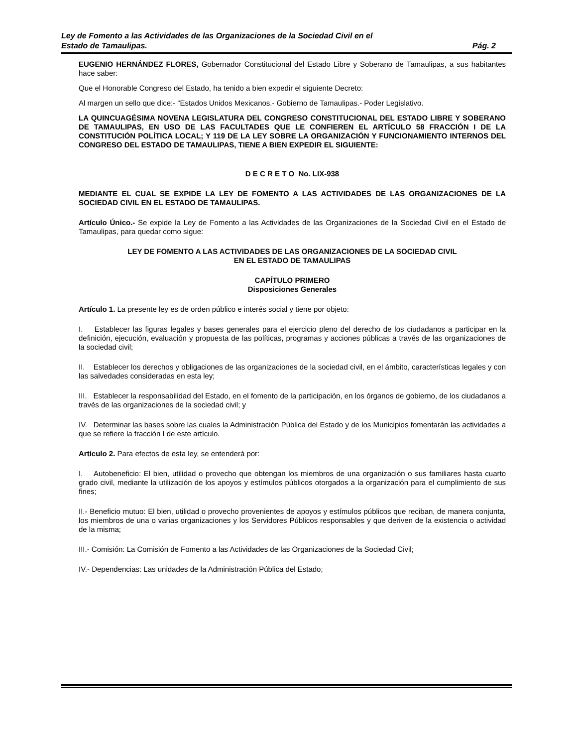Ley de Fomento a las Actividades de las Organizaciones de la Sociedad Civil en el
Estado de Tamaulipas. Pág. 2
EUGENIO HERNÁNDEZ FLORES, Gobernador Constitucional del Estado Libre y Soberano de Tamaulipas, a sus habitantes hace saber:
Que el Honorable Congreso del Estado, ha tenido a bien expedir el siguiente Decreto:
Al margen un sello que dice:- “Estados Unidos Mexicanos.- Gobierno de Tamaulipas.- Poder Legislativo.
LA QUINCUAGÉSIMA NOVENA LEGISLATURA DEL CONGRESO CONSTITUCIONAL DEL ESTADO LIBRE Y SOBERANO DE TAMAULIPAS, EN USO DE LAS FACULTADES QUE LE CONFIEREN EL ARTÍCULO 58 FRACCIÓN I DE LA CONSTITUCIÓN POLÍTICA LOCAL; Y 119 DE LA LEY SOBRE LA ORGANIZACIÓN Y FUNCIONAMIENTO INTERNOS DEL CONGRESO DEL ESTADO DE TAMAULIPAS, TIENE A BIEN EXPEDIR EL SIGUIENTE:
D E C R E T O No. LIX-938
MEDIANTE EL CUAL SE EXPIDE LA LEY DE FOMENTO A LAS ACTIVIDADES DE LAS ORGANIZACIONES DE LA SOCIEDAD CIVIL EN EL ESTADO DE TAMAULIPAS.
Artículo Único.- Se expide la Ley de Fomento a las Actividades de las Organizaciones de la Sociedad Civil en el Estado de Tamaulipas, para quedar como sigue:
LEY DE FOMENTO A LAS ACTIVIDADES DE LAS ORGANIZACIONES DE LA SOCIEDAD CIVIL
EN EL ESTADO DE TAMAULIPAS
CAPÍTULO PRIMERO
Disposiciones Generales
Artículo 1. La presente ley es de orden público e interés social y tiene por objeto:
I. Establecer las figuras legales y bases generales para el ejercicio pleno del derecho de los ciudadanos a participar en la definición, ejecución, evaluación y propuesta de las políticas, programas y acciones públicas a través de las organizaciones de la sociedad civil;
II. Establecer los derechos y obligaciones de las organizaciones de la sociedad civil, en el ámbito, características legales y con las salvedades consideradas en esta ley;
III. Establecer la responsabilidad del Estado, en el fomento de la participación, en los órganos de gobierno, de los ciudadanos a través de las organizaciones de la sociedad civil; y
IV. Determinar las bases sobre las cuales la Administración Pública del Estado y de los Municipios fomentarán las actividades a que se refiere la fracción I de este artículo.
Artículo 2. Para efectos de esta ley, se entenderá por:
I. Autobeneficio: El bien, utilidad o provecho que obtengan los miembros de una organización o sus familiares hasta cuarto grado civil, mediante la utilización de los apoyos y estímulos públicos otorgados a la organización para el cumplimiento de sus fines;
II.- Beneficio mutuo: El bien, utilidad o provecho provenientes de apoyos y estímulos públicos que reciban, de manera conjunta, los miembros de una o varias organizaciones y los Servidores Públicos responsables y que deriven de la existencia o actividad de la misma;
III.- Comisión: La Comisión de Fomento a las Actividades de las Organizaciones de la Sociedad Civil;
IV.- Dependencias: Las unidades de la Administración Pública del Estado;